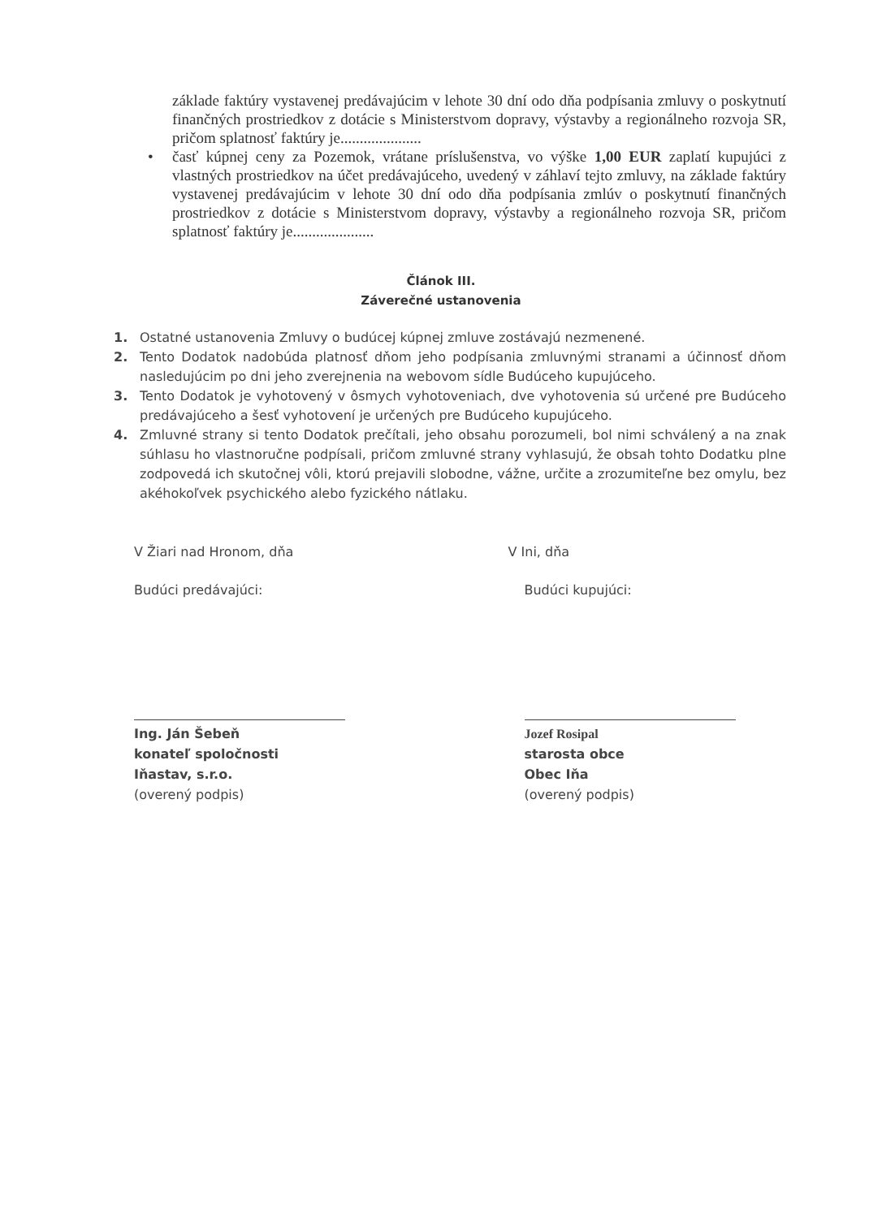základe faktúry vystavenej predávajúcim v lehote 30 dní odo dňa podpísania zmluvy o poskytnutí finančných prostriedkov z dotácie s Ministerstvom dopravy, výstavby a regionálneho rozvoja SR, pričom splatnosť faktúry je.....................
• časť kúpnej ceny za Pozemok, vrátane príslušenstva, vo výške 1,00 EUR zaplatí kupujúci z vlastných prostriedkov na účet predávajúceho, uvedený v záhlaví tejto zmluvy, na základe faktúry vystavenej predávajúcim v lehote 30 dní odo dňa podpísania zmlúv o poskytnutí finančných prostriedkov z dotácie s Ministerstvom dopravy, výstavby a regionálneho rozvoja SR, pričom splatnosť faktúry je.....................
Článok III.
Záverečné ustanovenia
1. Ostatné ustanovenia Zmluvy o budúcej kúpnej zmluve zostávajú nezmenené.
2. Tento Dodatok nadobúda platnosť dňom jeho podpísania zmluvnými stranami a účinnosť dňom nasledujúcim po dni jeho zverejnenia na webovom sídle Budúceho kupujúceho.
3. Tento Dodatok je vyhotovený v ôsmych vyhotoveniach, dve vyhotovenia sú určené pre Budúceho predávajúceho a šesť vyhotovení je určených pre Budúceho kupujúceho.
4. Zmluvné strany si tento Dodatok prečítali, jeho obsahu porozumeli, bol nimi schválený a na znak súhlasu ho vlastnoručne podpísali, pričom zmluvné strany vyhlasujú, že obsah tohto Dodatku plne zodpovedá ich skutočnej vôli, ktorú prejavili slobodne, vážne, určite a zrozumiteľne bez omylu, bez akéhokoľvek psychického alebo fyzického nátlaku.
V Žiari nad Hronom, dňa
Budúci predávajúci:
Ing. Ján Šebeň
konateľ spoločnosti
Iňastav, s.r.o.
(overený podpis)
V Ini, dňa
Budúci kupujúci:
Jozef Rosipal
starosta obce
Obec Iňa
(overený podpis)